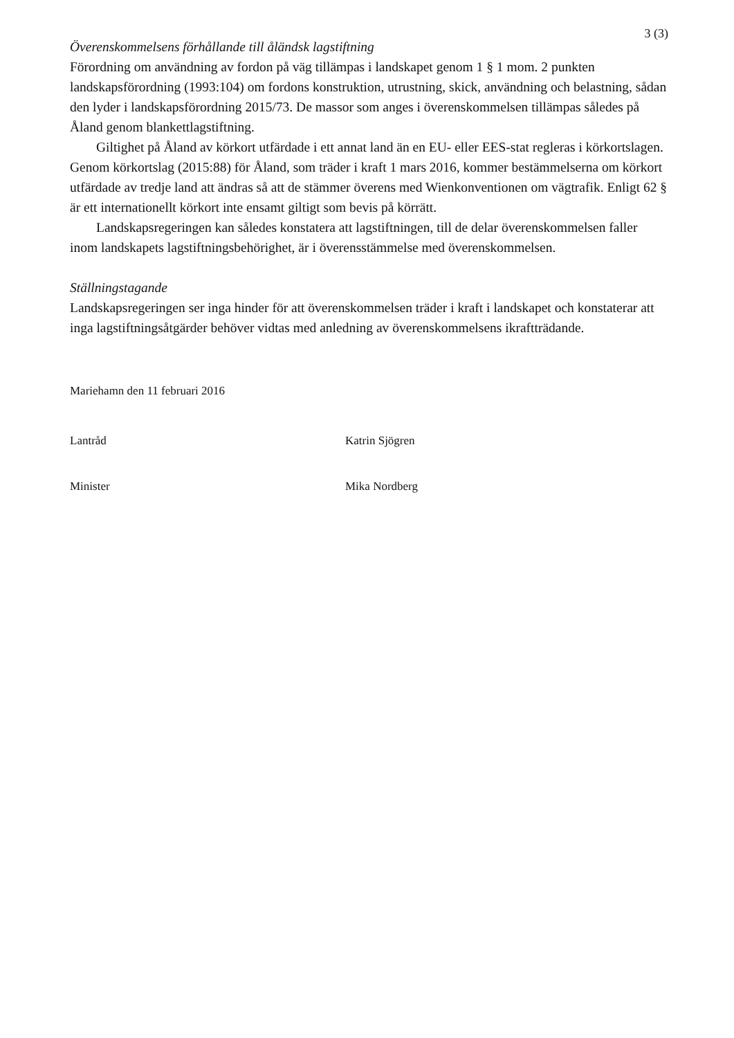3 (3)
Överenskommelsens förhållande till åländsk lagstiftning
Förordning om användning av fordon på väg tillämpas i landskapet genom 1 § 1 mom. 2 punkten landskapsförordning (1993:104) om fordons konstruktion, utrustning, skick, användning och belastning, sådan den lyder i landskapsförordning 2015/73. De massor som anges i överenskommelsen tillämpas således på Åland genom blankettlagstiftning.
Giltighet på Åland av körkort utfärdade i ett annat land än en EU- eller EES-stat regleras i körkortslagen. Genom körkortslag (2015:88) för Åland, som träder i kraft 1 mars 2016, kommer bestämmelserna om körkort utfärdade av tredje land att ändras så att de stämmer överens med Wienkonventionen om vägtrafik. Enligt 62 § är ett internationellt körkort inte ensamt giltigt som bevis på körrätt.
Landskapsregeringen kan således konstatera att lagstiftningen, till de delar överenskommelsen faller inom landskapets lagstiftningsbehörighet, är i överensstämmelse med överenskommelsen.
Ställningstagande
Landskapsregeringen ser inga hinder för att överenskommelsen träder i kraft i landskapet och konstaterar att inga lagstiftningsåtgärder behöver vidtas med anledning av överenskommelsens ikraftträdande.
Mariehamn den 11 februari 2016
Lantråd Katrin Sjögren
Minister Mika Nordberg